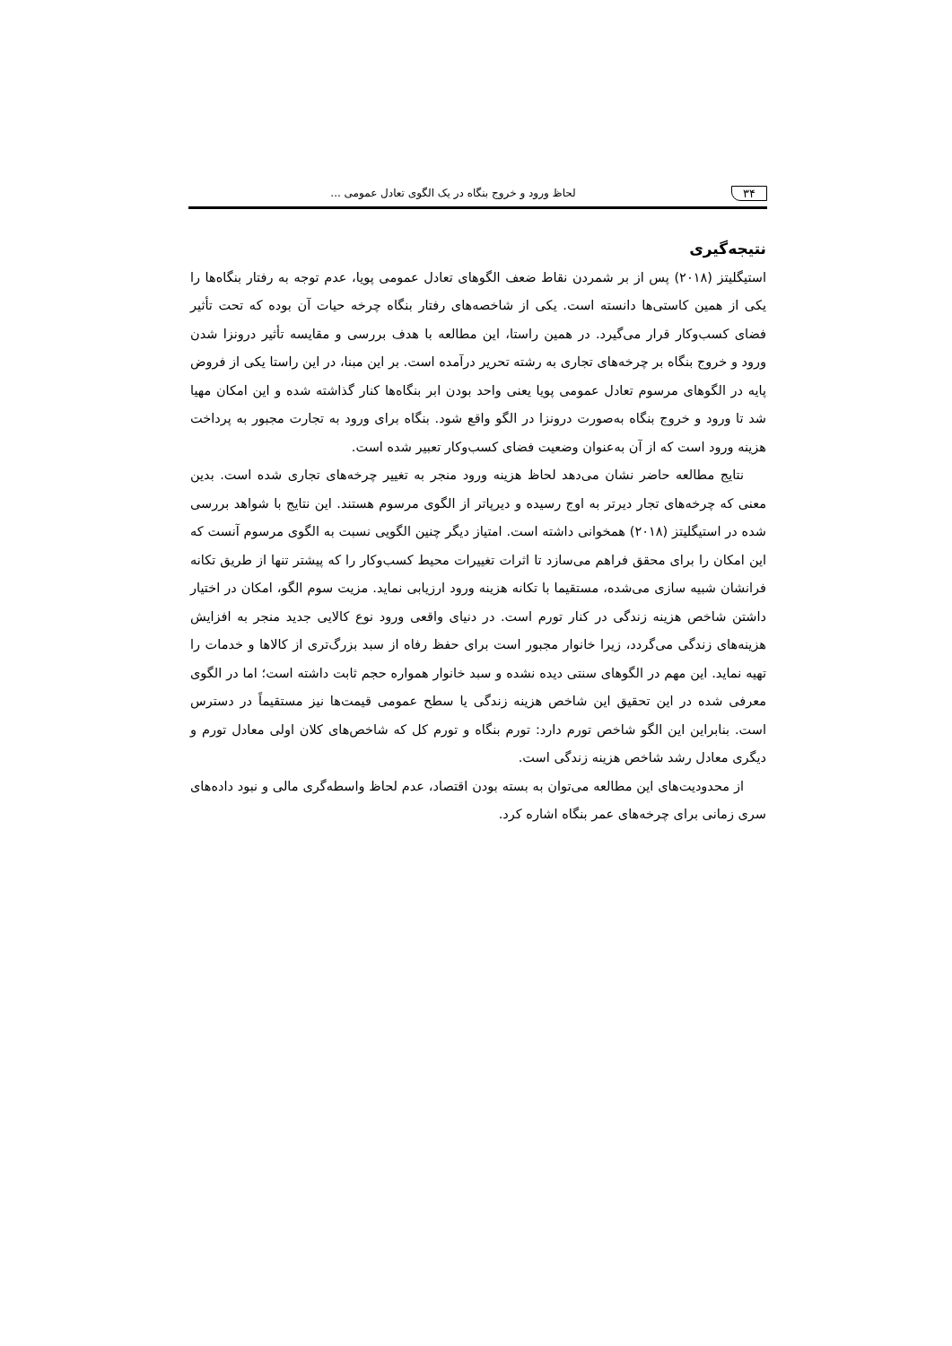۳۴ لحاظ ورود و خروج بنگاه در یک الگوی تعادل عمومی ...
نتیجه‌گیری
استیگلیتز (۲۰۱۸) پس از بر شمردن نقاط ضعف الگوهای تعادل عمومی پویا، عدم توجه به رفتار بنگاه‌ها را یکی از همین کاستی‌ها دانسته است. یکی از شاخصه‌های رفتار بنگاه چرخه حیات آن بوده که تحت تأثیر فضای کسب‌وکار قرار می‌گیرد. در همین راستا، این مطالعه با هدف بررسی و مقایسه تأثیر درونزا شدن ورود و خروج بنگاه بر چرخه‌های تجاری به رشته تحریر درآمده است. بر این مبنا، در این راستا یکی از فروض پایه در الگوهای مرسوم تعادل عمومی پویا یعنی واحد بودن ابر بنگاه‌ها کنار گذاشته شده و این امکان مهیا شد تا ورود و خروج بنگاه به‌صورت درونزا در الگو واقع شود. بنگاه برای ورود به تجارت مجبور به پرداخت هزینه ورود است که از آن به‌عنوان وضعیت فضای کسب‌وکار تعبیر شده است.
نتایج مطالعه حاضر نشان می‌دهد لحاظ هزینه ورود منجر به تغییر چرخه‌های تجاری شده است. بدین معنی که چرخه‌های تجار دیرتر به اوج رسیده و دیرپاتر از الگوی مرسوم هستند. این نتایج با شواهد بررسی شده در استیگلیتز (۲۰۱۸) همخوانی داشته است. امتیاز دیگر چنین الگویی نسبت به الگوی مرسوم آنست که این امکان را برای محقق فراهم می‌سازد تا اثرات تغییرات محیط کسب‌وکار را که پیشتر تنها از طریق تکانه فرانشان شبیه سازی می‌شده، مستقیما با تکانه هزینه ورود ارزیابی نماید. مزیت سوم الگو، امکان در اختیار داشتن شاخص هزینه زندگی در کنار تورم است. در دنیای واقعی ورود نوع کالایی جدید منجر به افزایش هزینه‌های زندگی می‌گردد، زیرا خانوار مجبور است برای حفظ رفاه از سبد بزرگ‌تری از کالاها و خدمات را تهیه نماید. این مهم در الگوهای سنتی دیده نشده و سبد خانوار همواره حجم ثابت داشته است؛ اما در الگوی معرفی شده در این تحقیق این شاخص هزینه زندگی یا سطح عمومی قیمت‌ها نیز مستقیماً در دسترس است. بنابراین این الگو شاخص تورم دارد: تورم بنگاه و تورم کل که شاخص‌های کلان اولی معادل تورم و دیگری معادل رشد شاخص هزینه زندگی است.
از محدودیت‌های این مطالعه می‌توان به بسته بودن اقتصاد، عدم لحاظ واسطه‌گری مالی و نبود داده‌های سری زمانی برای چرخه‌های عمر بنگاه اشاره کرد.